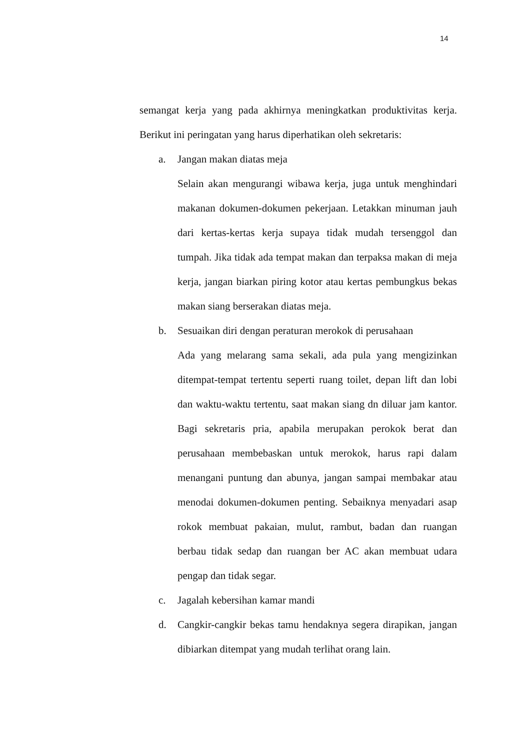14
semangat kerja yang pada akhirnya meningkatkan produktivitas kerja. Berikut ini peringatan yang harus diperhatikan oleh sekretaris:
a. Jangan makan diatas meja
Selain akan mengurangi wibawa kerja, juga untuk menghindari makanan dokumen-dokumen pekerjaan. Letakkan minuman jauh dari kertas-kertas kerja supaya tidak mudah tersenggol dan tumpah. Jika tidak ada tempat makan dan terpaksa makan di meja kerja, jangan biarkan piring kotor atau kertas pembungkus bekas makan siang berserakan diatas meja.
b. Sesuaikan diri dengan peraturan merokok di perusahaan
Ada yang melarang sama sekali, ada pula yang mengizinkan ditempat-tempat tertentu seperti ruang toilet, depan lift dan lobi dan waktu-waktu tertentu, saat makan siang dn diluar jam kantor. Bagi sekretaris pria, apabila merupakan perokok berat dan perusahaan membebaskan untuk merokok, harus rapi dalam menangani puntung dan abunya, jangan sampai membakar atau menodai dokumen-dokumen penting. Sebaiknya menyadari asap rokok membuat pakaian, mulut, rambut, badan dan ruangan berbau tidak sedap dan ruangan ber AC akan membuat udara pengap dan tidak segar.
c. Jagalah kebersihan kamar mandi
d. Cangkir-cangkir bekas tamu hendaknya segera dirapikan, jangan dibiarkan ditempat yang mudah terlihat orang lain.